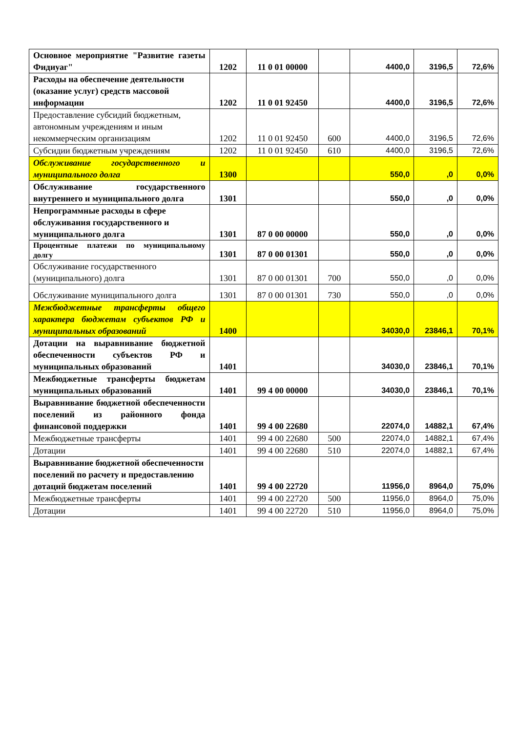| Основное мероприятие "Развитие газеты Фидиуаг" | 1202 | 11 0 01 00000 | | 4400,0 | 3196,5 | 72,6% |
| Расходы на обеспечение деятельности (оказание услуг) средств массовой информации | 1202 | 11 0 01 92450 | | 4400,0 | 3196,5 | 72,6% |
| Предоставление субсидий бюджетным, автономным учреждениям и иным некоммерческим организациям | 1202 | 11 0 01 92450 | 600 | 4400,0 | 3196,5 | 72,6% |
| Субсидии бюджетным учреждениям | 1202 | 11 0 01 92450 | 610 | 4400,0 | 3196,5 | 72,6% |
| Обслуживание государственного и муниципального долга | 1300 | | | 550,0 | ,0 | 0,0% |
| Обслуживание государственного внутреннего и муниципального долга | 1301 | | | 550,0 | ,0 | 0,0% |
| Непрограммные расходы в сфере обслуживания государственного и муниципального долга | 1301 | 87 0 00 00000 | | 550,0 | ,0 | 0,0% |
| Процентные платежи по муниципальному долгу | 1301 | 87 0 00 01301 | | 550,0 | ,0 | 0,0% |
| Обслуживание государственного (муниципального) долга | 1301 | 87 0 00 01301 | 700 | 550,0 | ,0 | 0,0% |
| Обслуживание муниципального долга | 1301 | 87 0 00 01301 | 730 | 550,0 | ,0 | 0,0% |
| Межбюджетные трансферты общего характера бюджетам субъектов РФ и муниципальных образований | 1400 | | | 34030,0 | 23846,1 | 70,1% |
| Дотации на выравнивание бюджетной обеспеченности субъектов РФ и муниципальных образований | 1401 | | | 34030,0 | 23846,1 | 70,1% |
| Межбюджетные трансферты бюджетам муниципальных образований | 1401 | 99 4 00 00000 | | 34030,0 | 23846,1 | 70,1% |
| Выравнивание бюджетной обеспеченности поселений из районного фонда финансовой поддержки | 1401 | 99 4 00 22680 | | 22074,0 | 14882,1 | 67,4% |
| Межбюджетные трансферты | 1401 | 99 4 00 22680 | 500 | 22074,0 | 14882,1 | 67,4% |
| Дотации | 1401 | 99 4 00 22680 | 510 | 22074,0 | 14882,1 | 67,4% |
| Выравнивание бюджетной обеспеченности поселений по расчету и предоставлению дотаций бюджетам поселений | 1401 | 99 4 00 22720 | | 11956,0 | 8964,0 | 75,0% |
| Межбюджетные трансферты | 1401 | 99 4 00 22720 | 500 | 11956,0 | 8964,0 | 75,0% |
| Дотации | 1401 | 99 4 00 22720 | 510 | 11956,0 | 8964,0 | 75,0% |